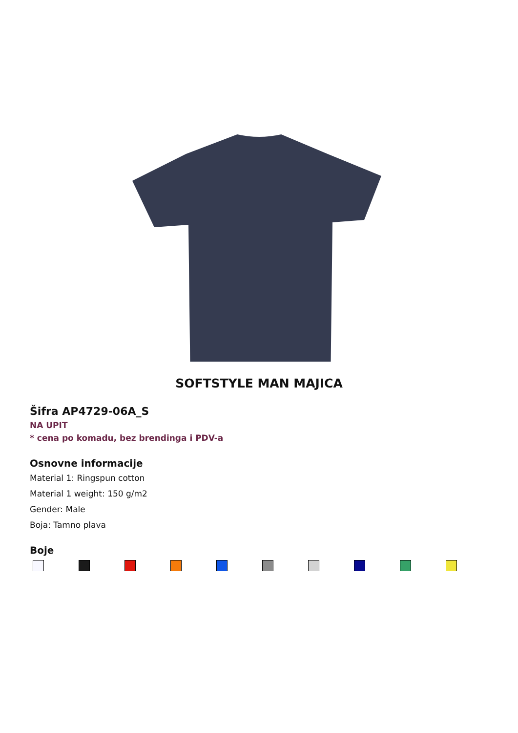SOFTSTYLE MAN MAJICA
Šifra AP4729-06A_S
NA UPIT
* cena po komadu, bez brendinga i PDV-a
Osnovne informacije
Material 1: Ringspun cotton
Material 1 weight: 150 g/m2
Gender: Male
Boja: Tamno plava
Boje